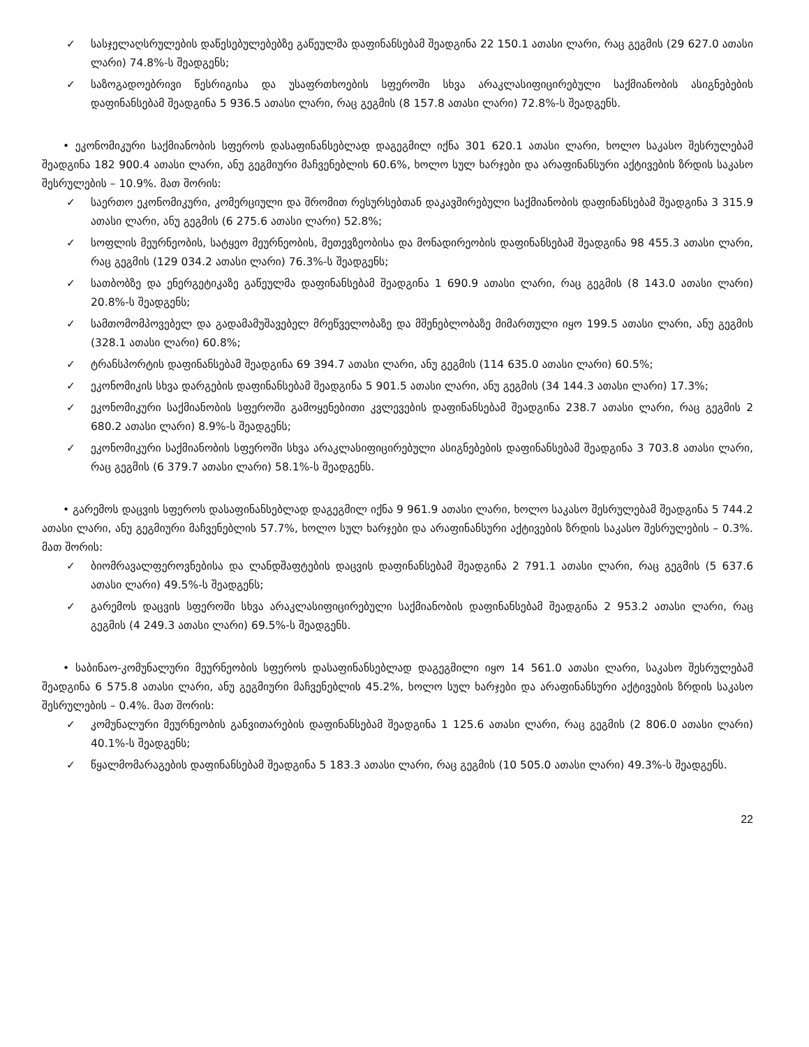✓ სასჯელაღსრულების დაწესებულებებზე გაწეულმა დაფინანსებამ შეადგინა 22 150.1 ათასი ლარი, რაც გეგმის (29 627.0 ათასი ლარი) 74.8%-ს შეადგენს;
✓ საზოგადოებრივი წესრიგისა და უსაფრთხოების სფეროში სხვა არაკლასიფიცირებული საქმიანობის ასიგნებების დაფინანსებამ შეადგინა 5 936.5 ათასი ლარი, რაც გეგმის (8 157.8 ათასი ლარი) 72.8%-ს შეადგენს.
• ეკონომიკური საქმიანობის სფეროს დასაფინანსებლად დაგეგმილ იქნა 301 620.1 ათასი ლარი, ხოლო საკასო შესრულებამ შეადგინა 182 900.4 ათასი ლარი, ანუ გეგმიური მაჩვენებლის 60.6%, ხოლო სულ ხარჯები და არაფინანსური აქტივების ზრდის საკასო შესრულების – 10.9%. მათ შორის:
✓ საერთო ეკონომიკური, კომერციული და შრომით რესურსებთან დაკავშირებული საქმიანობის დაფინანსებამ შეადგინა 3 315.9 ათასი ლარი, ანუ გეგმის (6 275.6 ათასი ლარი) 52.8%;
✓ სოფლის მეურნეობის, სატყეო მეურნეობის, მეთევზეობისა და მონადირეობის დაფინანსებამ შეადგინა 98 455.3 ათასი ლარი, რაც გეგმის (129 034.2 ათასი ლარი) 76.3%-ს შეადგენს;
✓ სათბობზე და ენერგეტიკაზე გაწეულმა დაფინანსებამ შეადგინა 1 690.9 ათასი ლარი, რაც გეგმის (8 143.0 ათასი ლარი) 20.8%-ს შეადგენს;
✓ სამთომომპოვებელ და გადამამუშავებელ მრეწველობაზე და მშენებლობაზე მიმართული იყო 199.5 ათასი ლარი, ანუ გეგმის (328.1 ათასი ლარი) 60.8%;
✓ ტრანსპორტის დაფინანსებამ შეადგინა 69 394.7 ათასი ლარი, ანუ გეგმის (114 635.0 ათასი ლარი) 60.5%;
✓ ეკონომიკის სხვა დარგების დაფინანსებამ შეადგინა 5 901.5 ათასი ლარი, ანუ გეგმის (34 144.3 ათასი ლარი) 17.3%;
✓ ეკონომიკური საქმიანობის სფეროში გამოყენებითი კვლევების დაფინანსებამ შეადგინა 238.7 ათასი ლარი, რაც გეგმის 2 680.2 ათასი ლარი) 8.9%-ს შეადგენს;
✓ ეკონომიკური საქმიანობის სფეროში სხვა არაკლასიფიცირებული ასიგნებების დაფინანსებამ შეადგინა 3 703.8 ათასი ლარი, რაც გეგმის (6 379.7 ათასი ლარი) 58.1%-ს შეადგენს.
• გარემოს დაცვის სფეროს დასაფინანსებლად დაგეგმილ იქნა 9 961.9 ათასი ლარი, ხოლო საკასო შესრულებამ შეადგინა 5 744.2 ათასი ლარი, ანუ გეგმიური მაჩვენებლის 57.7%, ხოლო სულ ხარჯები და არაფინანსური აქტივების ზრდის საკასო შესრულების – 0.3%. მათ შორის:
✓ ბიომრავალფეროვნებისა და ლანდშაფტების დაცვის დაფინანსებამ შეადგინა 2 791.1 ათასი ლარი, რაც გეგმის (5 637.6 ათასი ლარი) 49.5%-ს შეადგენს;
✓ გარემოს დაცვის სფეროში სხვა არაკლასიფიცირებული საქმიანობის დაფინანსებამ შეადგინა 2 953.2 ათასი ლარი, რაც გეგმის (4 249.3 ათასი ლარი) 69.5%-ს შეადგენს.
• საბინაო-კომუნალური მეურნეობის სფეროს დასაფინანსებლად დაგეგმილი იყო 14 561.0 ათასი ლარი, საკასო შესრულებამ შეადგინა 6 575.8 ათასი ლარი, ანუ გეგმიური მაჩვენებლის 45.2%, ხოლო სულ ხარჯები და არაფინანსური აქტივების ზრდის საკასო შესრულების – 0.4%. მათ შორის:
✓ კომუნალური მეურნეობის განვითარების დაფინანსებამ შეადგინა 1 125.6 ათასი ლარი, რაც გეგმის (2 806.0 ათასი ლარი) 40.1%-ს შეადგენს;
✓ წყალმომარაგების დაფინანსებამ შეადგინა 5 183.3 ათასი ლარი, რაც გეგმის (10 505.0 ათასი ლარი) 49.3%-ს შეადგენს.
22